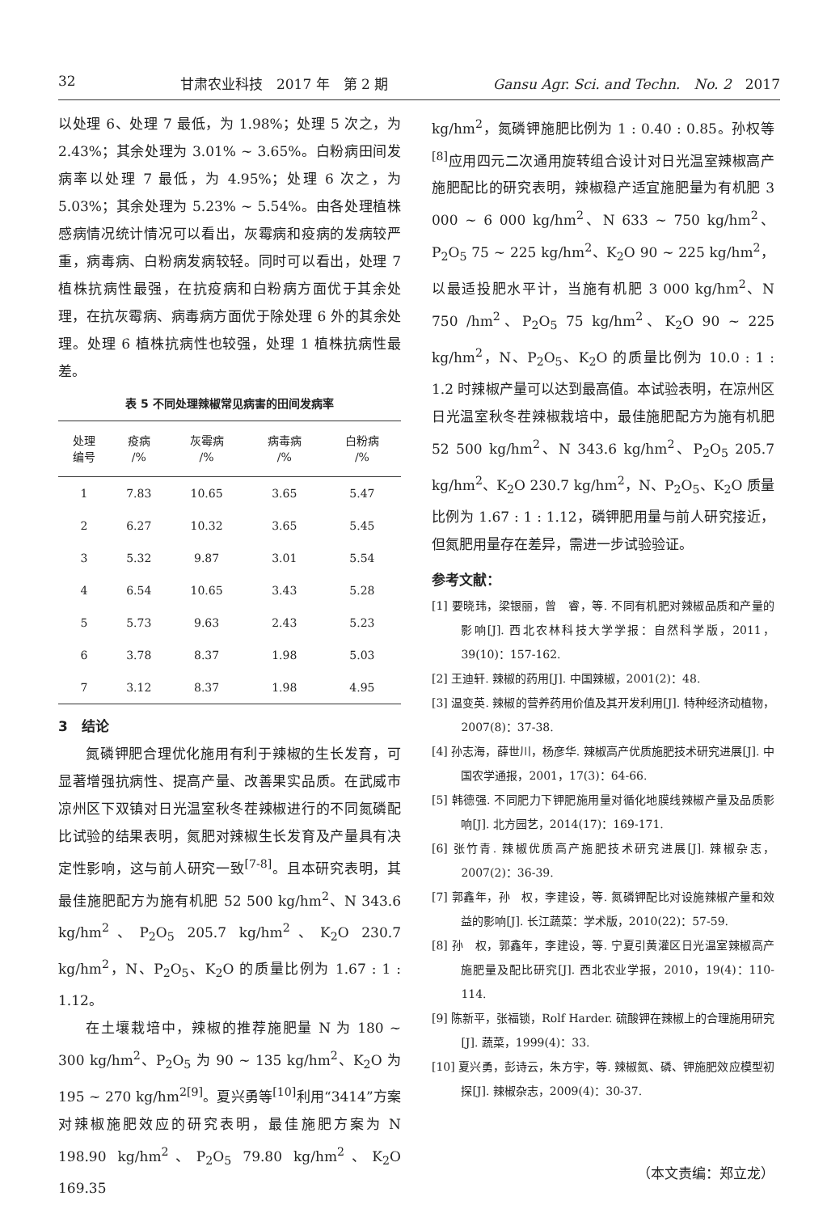32 甘肃农业科技　2017 年　第 2 期 Gansu Agr. Sci. and Techn.　No. 2　2017
以处理 6、处理 7 最低，为 1.98%；处理 5 次之，为 2.43%；其余处理为 3.01% ~ 3.65%。白粉病田间发病率以处理 7 最低，为 4.95%；处理 6 次之，为 5.03%；其余处理为 5.23% ~ 5.54%。由各处理植株感病情况统计情况可以看出，灰霉病和疫病的发病较严重，病毒病、白粉病发病较轻。同时可以看出，处理 7 植株抗病性最强，在抗疫病和白粉病方面优于其余处理，在抗灰霉病、病毒病方面优于除处理 6 外的其余处理。处理 6 植株抗病性也较强，处理 1 植株抗病性最差。
表 5 不同处理辣椒常见病害的田间发病率
| 处理 编号 | 疫病 /% | 灰霉病 /% | 病毒病 /% | 白粉病 /% |
| --- | --- | --- | --- | --- |
| 1 | 7.83 | 10.65 | 3.65 | 5.47 |
| 2 | 6.27 | 10.32 | 3.65 | 5.45 |
| 3 | 5.32 | 9.87 | 3.01 | 5.54 |
| 4 | 6.54 | 10.65 | 3.43 | 5.28 |
| 5 | 5.73 | 9.63 | 2.43 | 5.23 |
| 6 | 3.78 | 8.37 | 1.98 | 5.03 |
| 7 | 3.12 | 8.37 | 1.98 | 4.95 |
3　结论
氮磷钾肥合理优化施用有利于辣椒的生长发育，可显著增强抗病性、提高产量、改善果实品质。在武威市凉州区下双镇对日光温室秋冬茬辣椒进行的不同氮磷配比试验的结果表明，氮肥对辣椒生长发育及产量具有决定性影响，这与前人研究一致<sup>[7-8]</sup>。且本研究表明，其最佳施肥配方为施有机肥 52 500 kg/hm<sup>2</sup>、N 343.6 kg/hm<sup>2</sup>、P<sub>2</sub>O<sub>5</sub> 205.7 kg/hm<sup>2</sup>、K<sub>2</sub>O 230.7 kg/hm<sup>2</sup>，N、P<sub>2</sub>O<sub>5</sub>、K<sub>2</sub>O 的质量比例为 1.67 : 1 : 1.12。
在土壤栽培中，辣椒的推荐施肥量 N 为 180 ~ 300 kg/hm<sup>2</sup>、P<sub>2</sub>O<sub>5</sub> 为 90 ~ 135 kg/hm<sup>2</sup>、K<sub>2</sub>O 为 195 ~ 270 kg/hm<sup>2</sup><sup>[9]</sup>。夏兴勇等<sup>[10]</sup>利用“3414”方案对辣椒施肥效应的研究表明，最佳施肥方案为 N 198.90 kg/hm<sup>2</sup>、P<sub>2</sub>O<sub>5</sub> 79.80 kg/hm<sup>2</sup>、K<sub>2</sub>O 169.35
kg/hm<sup>2</sup>，氮磷钾施肥比例为 1 : 0.40 : 0.85。孙权等<sup>[8]</sup>应用四元二次通用旋转组合设计对日光温室辣椒高产施肥配比的研究表明，辣椒稳产适宜施肥量为有机肥 3 000 ~ 6 000 kg/hm<sup>2</sup>、N 633 ~ 750 kg/hm<sup>2</sup>、P<sub>2</sub>O<sub>5</sub> 75 ~ 225 kg/hm<sup>2</sup>、K<sub>2</sub>O 90 ~ 225 kg/hm<sup>2</sup>，以最适投肥水平计，当施有机肥 3 000 kg/hm<sup>2</sup>、N 750 /hm<sup>2</sup>、P<sub>2</sub>O<sub>5</sub> 75 kg/hm<sup>2</sup>、K<sub>2</sub>O 90 ~ 225 kg/hm<sup>2</sup>，N、P<sub>2</sub>O<sub>5</sub>、K<sub>2</sub>O 的质量比例为 10.0 : 1 : 1.2 时辣椒产量可以达到最高值。本试验表明，在凉州区日光温室秋冬茬辣椒栽培中，最佳施肥配方为施有机肥 52 500 kg/hm<sup>2</sup>、N 343.6 kg/hm<sup>2</sup>、P<sub>2</sub>O<sub>5</sub> 205.7 kg/hm<sup>2</sup>、K<sub>2</sub>O 230.7 kg/hm<sup>2</sup>，N、P<sub>2</sub>O<sub>5</sub>、K<sub>2</sub>O 质量比例为 1.67 : 1 : 1.12，磷钾肥用量与前人研究接近，但氮肥用量存在差异，需进一步试验验证。
参考文献：
[1] 要晓玮，梁银丽，曾　睿，等. 不同有机肥对辣椒品质和产量的影响[J]. 西北农林科技大学学报：自然科学版，2011，39(10)：157-162.
[2] 王迪轩. 辣椒的药用[J]. 中国辣椒，2001(2)：48.
[3] 温变英. 辣椒的营养药用价值及其开发利用[J]. 特种经济动植物，2007(8)：37-38.
[4] 孙志海，薛世川，杨彦华. 辣椒高产优质施肥技术研究进展[J]. 中国农学通报，2001，17(3)：64-66.
[5] 韩德强. 不同肥力下钾肥施用量对循化地膜线辣椒产量及品质影响[J]. 北方园艺，2014(17)：169-171.
[6] 张竹青. 辣椒优质高产施肥技术研究进展[J]. 辣椒杂志，2007(2)：36-39.
[7] 郭鑫年，孙　权，李建设，等. 氮磷钾配比对设施辣椒产量和效益的影响[J]. 长江蔬菜：学术版，2010(22)：57-59.
[8] 孙　权，郭鑫年，李建设，等. 宁夏引黄灌区日光温室辣椒高产施肥量及配比研究[J]. 西北农业学报，2010，19(4)：110-114.
[9] 陈新平，张福锁，Rolf Harder. 硫酸钾在辣椒上的合理施用研究[J]. 蔬菜，1999(4)：33.
[10] 夏兴勇，彭诗云，朱方宇，等. 辣椒氮、磷、钾施肥效应模型初探[J]. 辣椒杂志，2009(4)：30-37.
（本文责编：郑立龙）